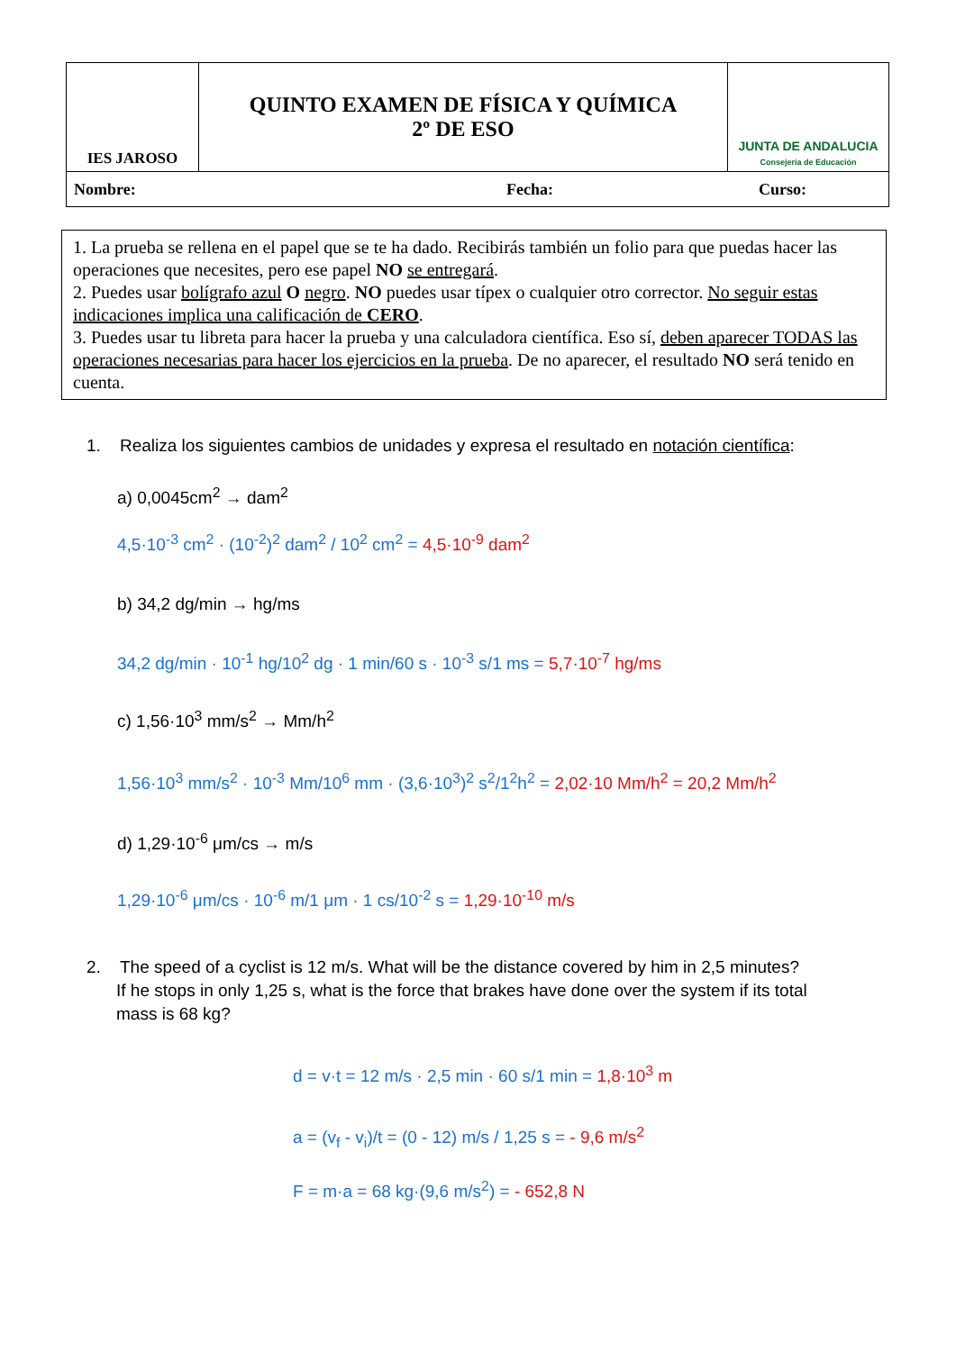| IES JAROSO | QUINTO EXAMEN DE FÍSICA Y QUÍMICA 2º DE ESO | JUNTA DE ANDALUCIA Consejería de Educación |
| Nombre: Fecha: Curso: | | |
1. La prueba se rellena en el papel que se te ha dado. Recibirás también un folio para que puedas hacer las operaciones que necesites, pero ese papel NO se entregará.
2. Puedes usar bolígrafo azul O negro. NO puedes usar típex o cualquier otro corrector. No seguir estas indicaciones implica una calificación de CERO.
3. Puedes usar tu libreta para hacer la prueba y una calculadora científica. Eso sí, deben aparecer TODAS las operaciones necesarias para hacer los ejercicios en la prueba. De no aparecer, el resultado NO será tenido en cuenta.
1. Realiza los siguientes cambios de unidades y expresa el resultado en notación científica:
a) 0,0045cm<sup>2</sup> → dam<sup>2</sup>
4,5·10<sup>-3</sup> cm<sup>2</sup> · (10<sup>-2</sup>)<sup>2</sup> dam<sup>2</sup> / 10<sup>2</sup> cm<sup>2</sup> = 4,5·10<sup>-9</sup> dam<sup>2</sup>
b) 34,2 dg/min → hg/ms
34,2 dg/min · 10<sup>-1</sup> hg/10<sup>2</sup> dg · 1 min/60 s · 10<sup>-3</sup> s/1 ms = 5,7·10<sup>-7</sup> hg/ms
c) 1,56·10<sup>3</sup> mm/s<sup>2</sup> → Mm/h<sup>2</sup>
1,56·10<sup>3</sup> mm/s<sup>2</sup> · 10<sup>-3</sup> Mm/10<sup>6</sup> mm · (3,6·10<sup>3</sup>)<sup>2</sup> s<sup>2</sup>/1<sup>2</sup>h<sup>2</sup> = 2,02·10 Mm/h<sup>2</sup> = 20,2 Mm/h<sup>2</sup>
d) 1,29·10<sup>-6</sup> μm/cs → m/s
1,29·10<sup>-6</sup> μm/cs · 10<sup>-6</sup> m/1 μm · 1 cs/10<sup>-2</sup> s = 1,29·10<sup>-10</sup> m/s
2. The speed of a cyclist is 12 m/s. What will be the distance covered by him in 2,5 minutes?
If he stops in only 1,25 s, what is the force that brakes have done over the system if its total
mass is 68 kg?
d = v·t = 12 m/s · 2,5 min · 60 s/1 min = 1,8·10<sup>3</sup> m
a = (v<sub>f</sub> - v<sub>i</sub>)/t = (0 - 12) m/s / 1,25 s = - 9,6 m/s<sup>2</sup>
F = m·a = 68 kg·(9,6 m/s<sup>2</sup>) = - 652,8 N